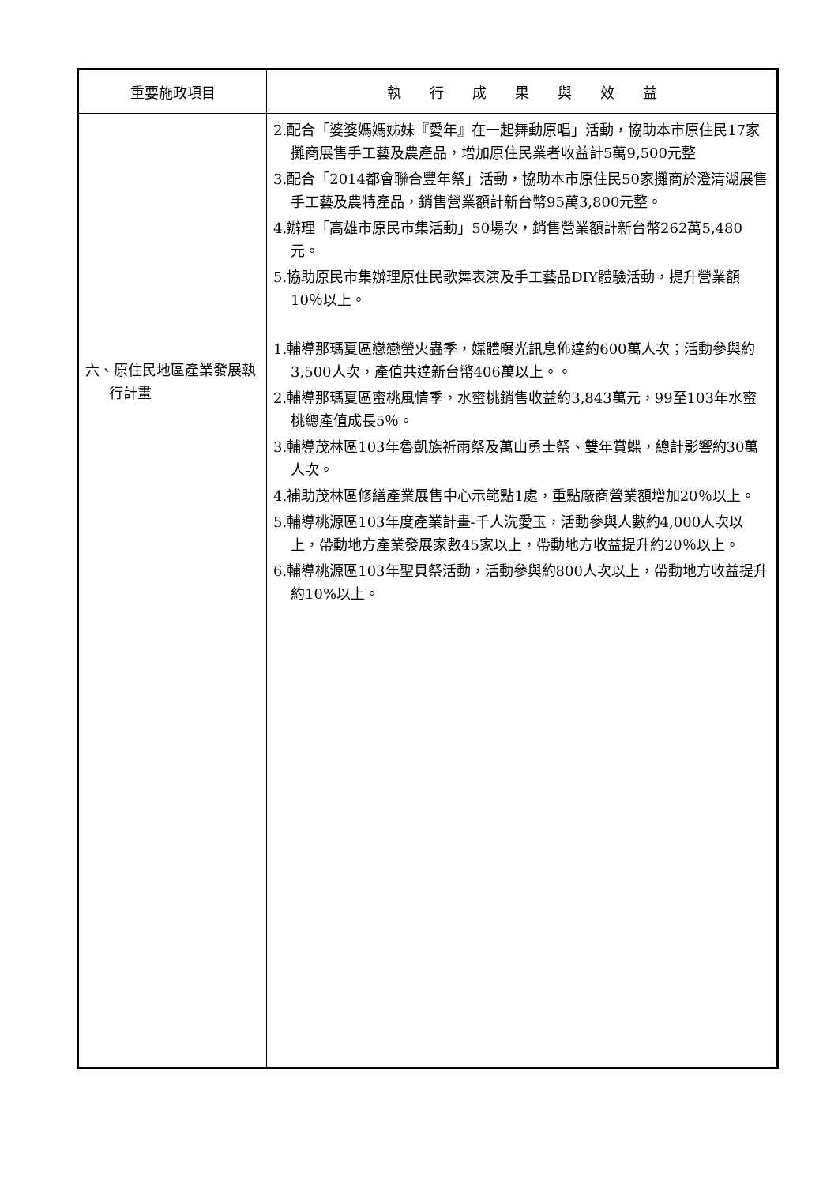| 重要施政項目 | 執 行 成 果 與 效 益 |
| --- | --- |
| 六、原住民地區產業發展執行計畫 | 2.配合「婆婆媽媽姊妹『愛年』在一起舞動原唱」活動，協助本市原住民17家攤商展售手工藝及農產品，增加原住民業者收益計5萬9,500元整 3.配合「2014都會聯合豐年祭」活動，協助本市原住民50家攤商於澄清湖展售手工藝及農特產品，銷售營業額計新台幣95萬3,800元整。 4.辦理「高雄市原民市集活動」50場次，銷售營業額計新台幣262萬5,480元。 5.協助原民市集辦理原住民歌舞表演及手工藝品DIY體驗活動，提升營業額10％以上。 1.輔導那瑪夏區戀戀螢火蟲季，媒體曝光訊息佈達約600萬人次；活動參與約3,500人次，產值共達新台幣406萬以上。。 2.輔導那瑪夏區蜜桃風情季，水蜜桃銷售收益約3,843萬元，99至103年水蜜桃總產值成長5％。 3.輔導茂林區103年魯凱族祈雨祭及萬山勇士祭、雙年賞蝶，總計影響約30萬人次。 4.補助茂林區修繕產業展售中心示範點1處，重點廠商營業額增加20％以上。 5.輔導桃源區103年度產業計畫-千人洗愛玉，活動參與人數約4,000人次以上，帶動地方產業發展家數45家以上，帶動地方收益提升約20％以上。 6.輔導桃源區103年聖貝祭活動，活動參與約800人次以上，帶動地方收益提升約10%以上。 |